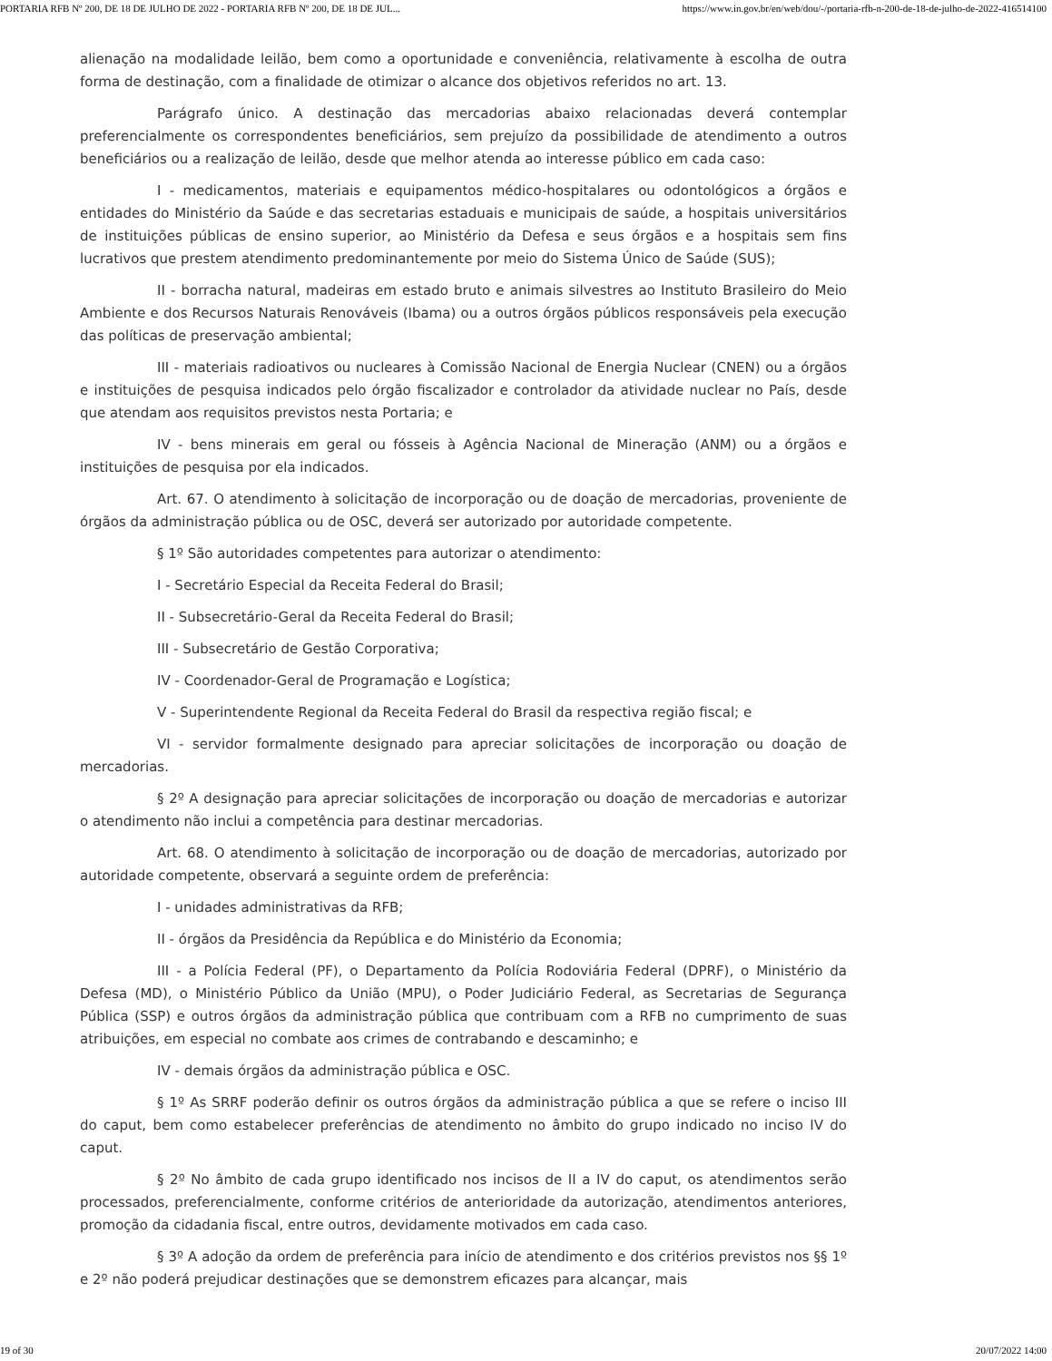PORTARIA RFB Nº 200, DE 18 DE JULHO DE 2022 - PORTARIA RFB Nº 200, DE 18 DE JUL... https://www.in.gov.br/en/web/dou/-/portaria-rfb-n-200-de-18-de-julho-de-2022-416514100
alienação na modalidade leilão, bem como a oportunidade e conveniência, relativamente à escolha de outra forma de destinação, com a finalidade de otimizar o alcance dos objetivos referidos no art. 13.
Parágrafo único. A destinação das mercadorias abaixo relacionadas deverá contemplar preferencialmente os correspondentes beneficiários, sem prejuízo da possibilidade de atendimento a outros beneficiários ou a realização de leilão, desde que melhor atenda ao interesse público em cada caso:
I - medicamentos, materiais e equipamentos médico-hospitalares ou odontológicos a órgãos e entidades do Ministério da Saúde e das secretarias estaduais e municipais de saúde, a hospitais universitários de instituições públicas de ensino superior, ao Ministério da Defesa e seus órgãos e a hospitais sem fins lucrativos que prestem atendimento predominantemente por meio do Sistema Único de Saúde (SUS);
II - borracha natural, madeiras em estado bruto e animais silvestres ao Instituto Brasileiro do Meio Ambiente e dos Recursos Naturais Renováveis (Ibama) ou a outros órgãos públicos responsáveis pela execução das políticas de preservação ambiental;
III - materiais radioativos ou nucleares à Comissão Nacional de Energia Nuclear (CNEN) ou a órgãos e instituições de pesquisa indicados pelo órgão fiscalizador e controlador da atividade nuclear no País, desde que atendam aos requisitos previstos nesta Portaria; e
IV - bens minerais em geral ou fósseis à Agência Nacional de Mineração (ANM) ou a órgãos e instituições de pesquisa por ela indicados.
Art. 67. O atendimento à solicitação de incorporação ou de doação de mercadorias, proveniente de órgãos da administração pública ou de OSC, deverá ser autorizado por autoridade competente.
§ 1º São autoridades competentes para autorizar o atendimento:
I - Secretário Especial da Receita Federal do Brasil;
II - Subsecretário-Geral da Receita Federal do Brasil;
III - Subsecretário de Gestão Corporativa;
IV - Coordenador-Geral de Programação e Logística;
V - Superintendente Regional da Receita Federal do Brasil da respectiva região fiscal; e
VI - servidor formalmente designado para apreciar solicitações de incorporação ou doação de mercadorias.
§ 2º A designação para apreciar solicitações de incorporação ou doação de mercadorias e autorizar o atendimento não inclui a competência para destinar mercadorias.
Art. 68. O atendimento à solicitação de incorporação ou de doação de mercadorias, autorizado por autoridade competente, observará a seguinte ordem de preferência:
I - unidades administrativas da RFB;
II - órgãos da Presidência da República e do Ministério da Economia;
III - a Polícia Federal (PF), o Departamento da Polícia Rodoviária Federal (DPRF), o Ministério da Defesa (MD), o Ministério Público da União (MPU), o Poder Judiciário Federal, as Secretarias de Segurança Pública (SSP) e outros órgãos da administração pública que contribuam com a RFB no cumprimento de suas atribuições, em especial no combate aos crimes de contrabando e descaminho; e
IV - demais órgãos da administração pública e OSC.
§ 1º As SRRF poderão definir os outros órgãos da administração pública a que se refere o inciso III do caput, bem como estabelecer preferências de atendimento no âmbito do grupo indicado no inciso IV do caput.
§ 2º No âmbito de cada grupo identificado nos incisos de II a IV do caput, os atendimentos serão processados, preferencialmente, conforme critérios de anterioridade da autorização, atendimentos anteriores, promoção da cidadania fiscal, entre outros, devidamente motivados em cada caso.
§ 3º A adoção da ordem de preferência para início de atendimento e dos critérios previstos nos §§ 1º e 2º não poderá prejudicar destinações que se demonstrem eficazes para alcançar, mais
19 of 30 20/07/2022 14:00